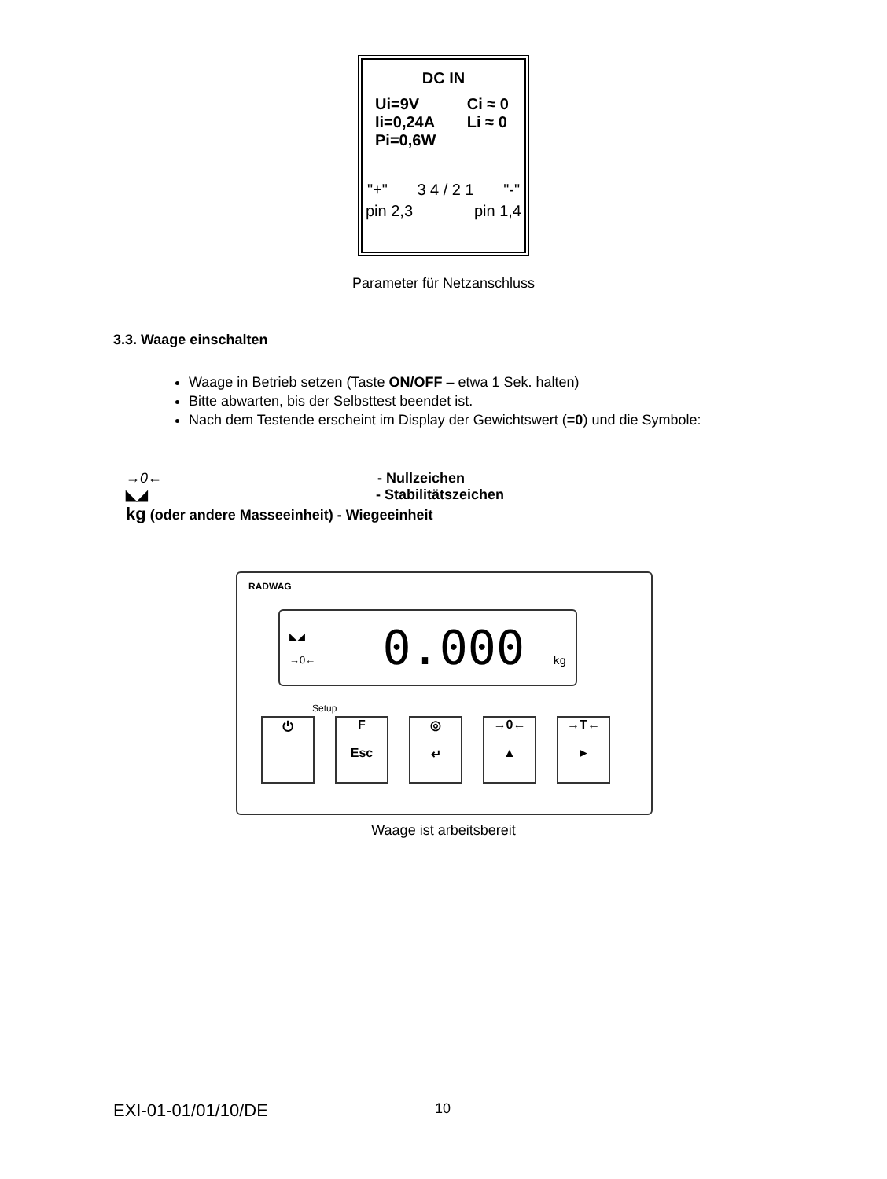DC IN
Ui=9V
Ii=0,24A
Pi=0,6W Ci ≈ 0
Li ≈ 0
"+" 3 4 / 2 1 "-"
pin 2,3 pin 1,4
Parameter für Netzanschluss
3.3. Waage einschalten
Waage in Betrieb setzen (Taste ON/OFF – etwa 1 Sek. halten)
Bitte abwarten, bis der Selbsttest beendet ist.
Nach dem Testende erscheint im Display der Gewichtswert (=0) und die Symbole:
→0← - Nullzeichen
◣◢ - Stabilitätszeichen
kg (oder andere Masseeinheit) - Wiegeeinheit
RADWAG
◣◢
→0← 0.000 kg
Setup
⏻ F
Esc
◎
↵
→0←
▲
→T←
►
Waage ist arbeitsbereit
EXI-01-01/01/10/DE 10